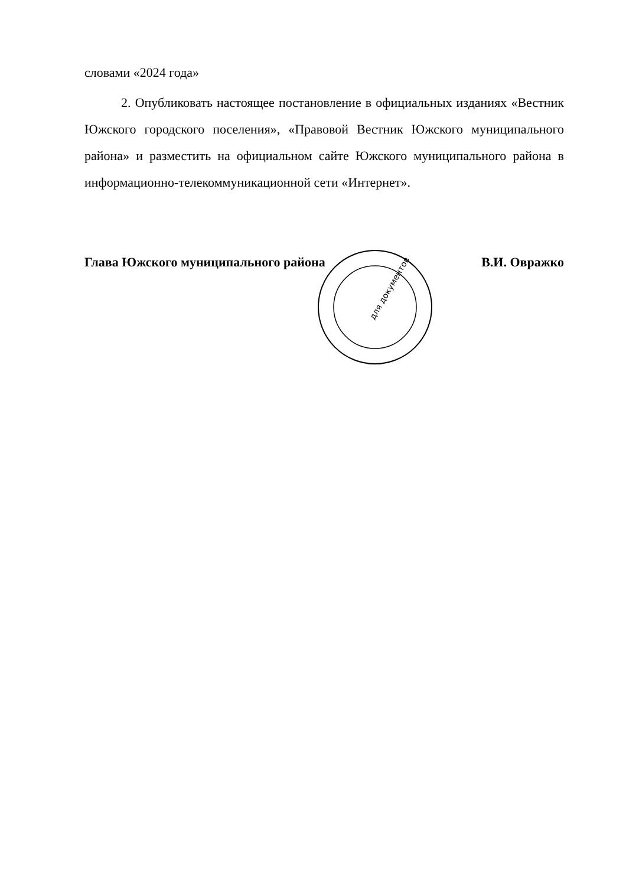словами «2024 года»
2. Опубликовать настоящее постановление в официальных изданиях «Вестник Южского городского поселения», «Правовой Вестник Южского муниципального района» и разместить на официальном сайте Южского муниципального района в информационно-телекоммуникационной сети «Интернет».
Глава Южского муниципального района В.И. Овражко
для документов